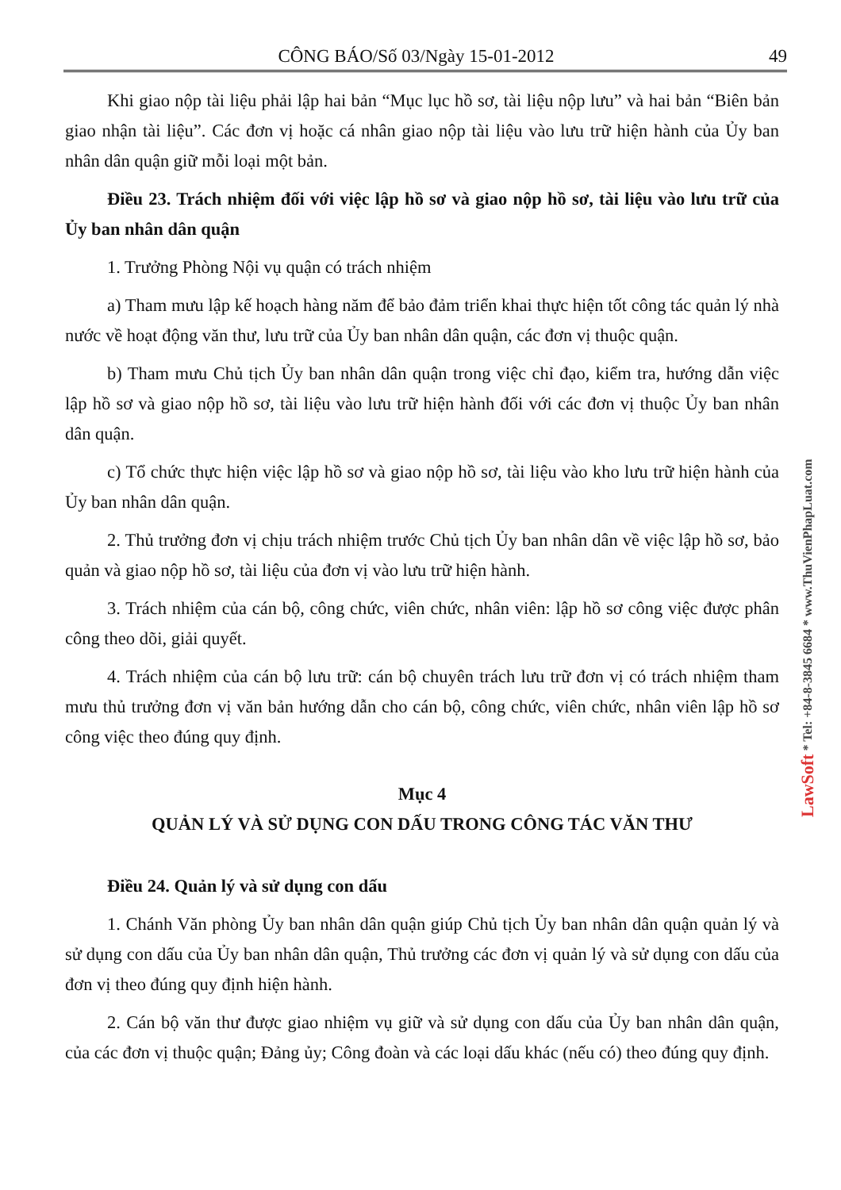CÔNG BÁO/Số 03/Ngày 15-01-2012 49
Khi giao nộp tài liệu phải lập hai bản “Mục lục hồ sơ, tài liệu nộp lưu” và hai bản “Biên bản giao nhận tài liệu”. Các đơn vị hoặc cá nhân giao nộp tài liệu vào lưu trữ hiện hành của Ủy ban nhân dân quận giữ mỗi loại một bản.
Điều 23. Trách nhiệm đối với việc lập hồ sơ và giao nộp hồ sơ, tài liệu vào lưu trữ của Ủy ban nhân dân quận
1. Trưởng Phòng Nội vụ quận có trách nhiệm
a) Tham mưu lập kế hoạch hàng năm để bảo đảm triển khai thực hiện tốt công tác quản lý nhà nước về hoạt động văn thư, lưu trữ của Ủy ban nhân dân quận, các đơn vị thuộc quận.
b) Tham mưu Chủ tịch Ủy ban nhân dân quận trong việc chỉ đạo, kiểm tra, hướng dẫn việc lập hồ sơ và giao nộp hồ sơ, tài liệu vào lưu trữ hiện hành đối với các đơn vị thuộc Ủy ban nhân dân quận.
c) Tổ chức thực hiện việc lập hồ sơ và giao nộp hồ sơ, tài liệu vào kho lưu trữ hiện hành của Ủy ban nhân dân quận.
2. Thủ trưởng đơn vị chịu trách nhiệm trước Chủ tịch Ủy ban nhân dân về việc lập hồ sơ, bảo quản và giao nộp hồ sơ, tài liệu của đơn vị vào lưu trữ hiện hành.
3. Trách nhiệm của cán bộ, công chức, viên chức, nhân viên: lập hồ sơ công việc được phân công theo dõi, giải quyết.
4. Trách nhiệm của cán bộ lưu trữ: cán bộ chuyên trách lưu trữ đơn vị có trách nhiệm tham mưu thủ trưởng đơn vị văn bản hướng dẫn cho cán bộ, công chức, viên chức, nhân viên lập hồ sơ công việc theo đúng quy định.
Mục 4
QUẢN LÝ VÀ SỬ DỤNG CON DẤU TRONG CÔNG TÁC VĂN THƯ
Điều 24. Quản lý và sử dụng con dấu
1. Chánh Văn phòng Ủy ban nhân dân quận giúp Chủ tịch Ủy ban nhân dân quận quản lý và sử dụng con dấu của Ủy ban nhân dân quận, Thủ trưởng các đơn vị quản lý và sử dụng con dấu của đơn vị theo đúng quy định hiện hành.
2. Cán bộ văn thư được giao nhiệm vụ giữ và sử dụng con dấu của Ủy ban nhân dân quận, của các đơn vị thuộc quận; Đảng ủy; Công đoàn và các loại dấu khác (nếu có) theo đúng quy định.
LawSoft * Tel: +84-8-3845 6684 * www.ThuVienPhapLuat.com